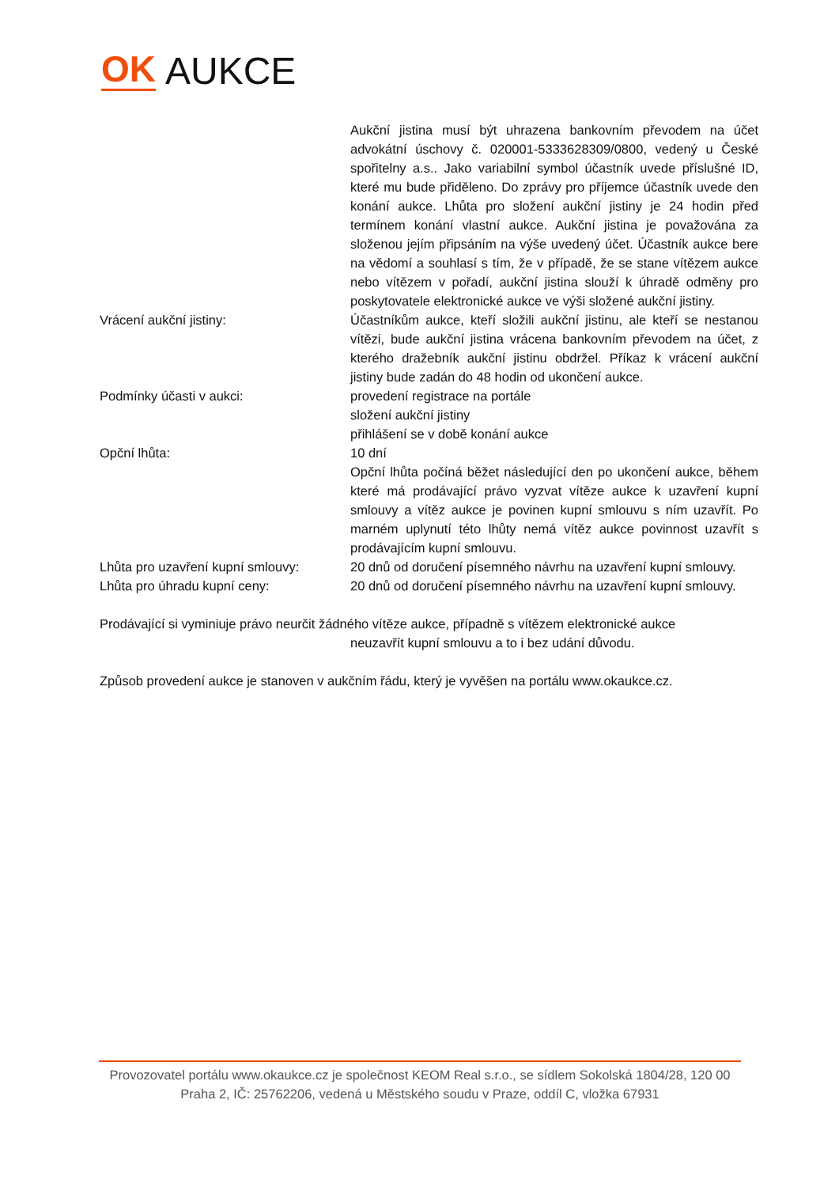OK AUKCE
Aukční jistina musí být uhrazena bankovním převodem na účet advokátní úschovy č. 020001-5333628309/0800, vedený u České spořitelny a.s.. Jako variabilní symbol účastník uvede příslušné ID, které mu bude přiděleno. Do zprávy pro příjemce účastník uvede den konání aukce. Lhůta pro složení aukční jistiny je 24 hodin před termínem konání vlastní aukce. Aukční jistina je považována za složenou jejím připsáním na výše uvedený účet. Účastník aukce bere na vědomí a souhlasí s tím, že v případě, že se stane vítězem aukce nebo vítězem v pořadí, aukční jistina slouží k úhradě odměny pro poskytovatele elektronické aukce ve výši složené aukční jistiny.
Vrácení aukční jistiny: Účastníkům aukce, kteří složili aukční jistinu, ale kteří se nestanou vítězi, bude aukční jistina vrácena bankovním převodem na účet, z kterého dražebník aukční jistinu obdržel. Příkaz k vrácení aukční jistiny bude zadán do 48 hodin od ukončení aukce.
Podmínky účasti v aukci: provedení registrace na portále
složení aukční jistiny
přihlášení se v době konání aukce
Opční lhůta: 10 dní
Opční lhůta počíná běžet následující den po ukončení aukce, během které má prodávající právo vyzvat vítěze aukce k uzavření kupní smlouvy a vítěz aukce je povinen kupní smlouvu s ním uzavřít. Po marném uplynutí této lhůty nemá vítěz aukce povinnost uzavřít s prodávajícím kupní smlouvu.
Lhůta pro uzavření kupní smlouvy:
20 dnů od doručení písemného návrhu na uzavření kupní smlouvy.
Lhůta pro úhradu kupní ceny: 20 dnů od doručení písemného návrhu na uzavření kupní smlouvy.
Prodávající si vyminiuje právo neurčit žádného vítěze aukce, případně s vítězem elektronické aukce
neuzavřít kupní smlouvu a to i bez udání důvodu.
Způsob provedení aukce je stanoven v aukčním řádu, který je vyvěšen na portálu www.okaukce.cz.
Provozovatel portálu www.okaukce.cz je společnost KEOM Real s.r.o., se sídlem Sokolská 1804/28, 120 00 Praha 2, IČ: 25762206, vedená u Městského soudu v Praze, oddíl C, vložka 67931